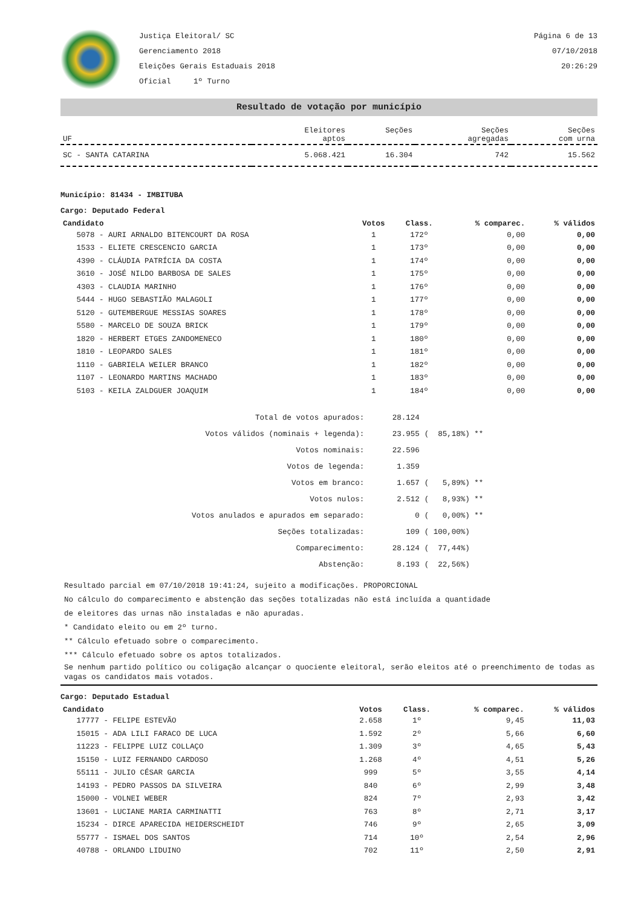Justiça Eleitoral/ SC
Gerenciamento 2018
Eleições Gerais Estaduais 2018
Oficial 1º Turno
Página 6 de 13
07/10/2018
20:26:29
Resultado de votação por município
| UF | Eleitores aptos | Seções | Seções agregadas | Seções com urna |
| SC - SANTA CATARINA | 5.068.421 | 16.304 | 742 | 15.562 |
Município: 81434 - IMBITUBA
Cargo: Deputado Federal
| Candidato | Votos | Class. | % comparec. | % válidos |
| --- | --- | --- | --- | --- |
| 5078 - AURI ARNALDO BITENCOURT DA ROSA | 1 | 172º | 0,00 | 0,00 |
| 1533 - ELIETE CRESCENCIO GARCIA | 1 | 173º | 0,00 | 0,00 |
| 4390 - CLÁUDIA PATRÍCIA DA COSTA | 1 | 174º | 0,00 | 0,00 |
| 3610 - JOSÉ NILDO BARBOSA DE SALES | 1 | 175º | 0,00 | 0,00 |
| 4303 - CLAUDIA MARINHO | 1 | 176º | 0,00 | 0,00 |
| 5444 - HUGO SEBASTIÃO MALAGOLI | 1 | 177º | 0,00 | 0,00 |
| 5120 - GUTEMBERGUE MESSIAS SOARES | 1 | 178º | 0,00 | 0,00 |
| 5580 - MARCELO DE SOUZA BRICK | 1 | 179º | 0,00 | 0,00 |
| 1820 - HERBERT ETGES ZANDOMENECO | 1 | 180º | 0,00 | 0,00 |
| 1810 - LEOPARDO SALES | 1 | 181º | 0,00 | 0,00 |
| 1110 - GABRIELA WEILER BRANCO | 1 | 182º | 0,00 | 0,00 |
| 1107 - LEONARDO MARTINS MACHADO | 1 | 183º | 0,00 | 0,00 |
| 5103 - KEILA ZALDGUER JOAQUIM | 1 | 184º | 0,00 | 0,00 |
| Total de votos apurados: | 28.124 | |
| Votos válidos (nominais + legenda): | 23.955 | ( 85,18%) ** |
| Votos nominais: | 22.596 | |
| Votos de legenda: | 1.359 | |
| Votos em branco: | 1.657 | ( 5,89%) ** |
| Votos nulos: | 2.512 | ( 8,93%) ** |
| Votos anulados e apurados em separado: | 0 | ( 0,00%) ** |
| Seções totalizadas: | 109 | ( 100,00%) |
| Comparecimento: | 28.124 | ( 77,44%) |
| Abstenção: | 8.193 | ( 22,56%) |
Resultado parcial em 07/10/2018 19:41:24, sujeito a modificações. PROPORCIONAL
No cálculo do comparecimento e abstenção das seções totalizadas não está incluída a quantidade
de eleitores das urnas não instaladas e não apuradas.
* Candidato eleito ou em 2º turno.
** Cálculo efetuado sobre o comparecimento.
*** Cálculo efetuado sobre os aptos totalizados.
Se nenhum partido político ou coligação alcançar o quociente eleitoral, serão eleitos até o preenchimento de todas as vagas os candidatos mais votados.
Cargo: Deputado Estadual
| Candidato | Votos | Class. | % comparec. | % válidos |
| --- | --- | --- | --- | --- |
| 17777 - FELIPE ESTEVÃO | 2.658 | 1º | 9,45 | 11,03 |
| 15015 - ADA LILI FARACO DE LUCA | 1.592 | 2º | 5,66 | 6,60 |
| 11223 - FELIPPE LUIZ COLLAÇO | 1.309 | 3º | 4,65 | 5,43 |
| 15150 - LUIZ FERNANDO CARDOSO | 1.268 | 4º | 4,51 | 5,26 |
| 55111 - JULIO CÉSAR GARCIA | 999 | 5º | 3,55 | 4,14 |
| 14193 - PEDRO PASSOS DA SILVEIRA | 840 | 6º | 2,99 | 3,48 |
| 15000 - VOLNEI WEBER | 824 | 7º | 2,93 | 3,42 |
| 13601 - LUCIANE MARIA CARMINATTI | 763 | 8º | 2,71 | 3,17 |
| 15234 - DIRCE APARECIDA HEIDERSCHEIDT | 746 | 9º | 2,65 | 3,09 |
| 55777 - ISMAEL DOS SANTOS | 714 | 10º | 2,54 | 2,96 |
| 40788 - ORLANDO LIDUINO | 702 | 11º | 2,50 | 2,91 |